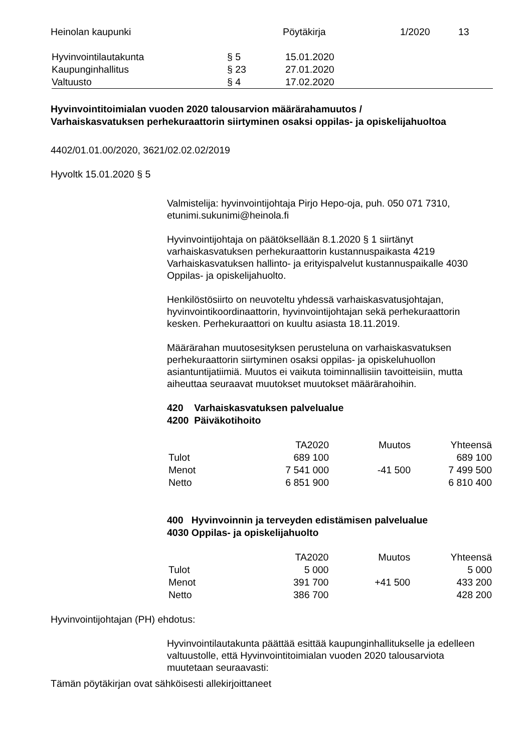Heinolan kaupunki Pöytäkirja 1/2020 13
| Hyvinvointilautakunta | § 5 | 15.01.2020 |
| Kaupunginhallitus | § 23 | 27.01.2020 |
| Valtuusto | § 4 | 17.02.2020 |
Hyvinvointitoimialan vuoden 2020 talousarvion määrärahamuutos /
Varhaiskasvatuksen perhekuraattorin siirtyminen osaksi oppilas- ja opiskelijahuoltoa
4402/01.01.00/2020, 3621/02.02.02/2019
Hyvoltk 15.01.2020 § 5
Valmistelija: hyvinvointijohtaja Pirjo Hepo-oja, puh. 050 071 7310, etunimi.sukunimi@heinola.fi
Hyvinvointijohtaja on päätöksellään 8.1.2020 § 1 siirtänyt varhaiskasvatuksen perhekuraattorin kustannuspaikasta 4219 Varhaiskasvatuksen hallinto- ja erityispalvelut kustannuspaikalle 4030 Oppilas- ja opiskelijahuolto.
Henkilöstösiirto on neuvoteltu yhdessä varhaiskasvatusjohtajan, hyvinvointikoordinaattorin, hyvinvointijohtajan sekä perhekuraattorin kesken. Perhekuraattori on kuultu asiasta 18.11.2019.
Määrärahan muutosesityksen perusteluna on varhaiskasvatuksen perhekuraattorin siirtyminen osaksi oppilas- ja opiskeluhuollon asiantuntijatiimiä. Muutos ei vaikuta toiminnallisiin tavoitteisiin, mutta aiheuttaa seuraavat muutokset muutokset määrärahoihin.
420 Varhaiskasvatuksen palvelualue
4200 Päiväkotihoito
| | TA2020 | Muutos | Yhteensä |
| Tulot | 689 100 | | 689 100 |
| Menot | 7 541 000 | -41 500 | 7 499 500 |
| Netto | 6 851 900 | | 6 810 400 |
400 Hyvinvoinnin ja terveyden edistämisen palvelualue
4030 Oppilas- ja opiskelijahuolto
| | TA2020 | Muutos | Yhteensä |
| Tulot | 5 000 | | 5 000 |
| Menot | 391 700 | +41 500 | 433 200 |
| Netto | 386 700 | | 428 200 |
Hyvinvointijohtajan (PH) ehdotus:
Hyvinvointilautakunta päättää esittää kaupunginhallitukselle ja edelleen valtuustolle, että Hyvinvointitoimialan vuoden 2020 talousarviota muutetaan seuraavasti:
Tämän pöytäkirjan ovat sähköisesti allekirjoittaneet